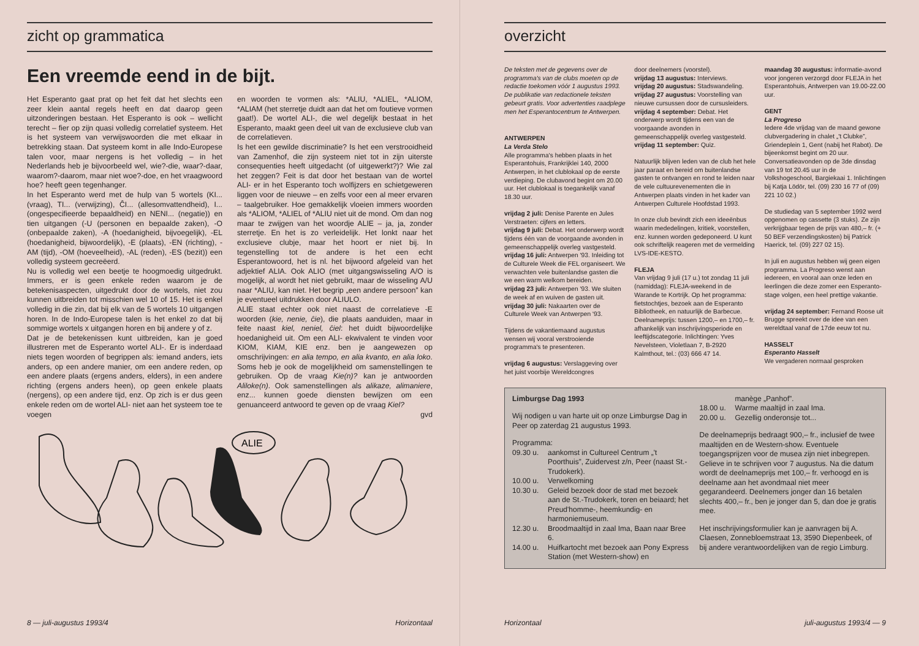zicht op grammatica
Een vreemde eend in de bijt.
Het Esperanto gaat prat op het feit dat het slechts een zeer klein aantal regels heeft en dat daarop geen uitzonderingen bestaan. Het Esperanto is ook – wellicht terecht – fier op zijn quasi volledig correlatief systeem. Het is het systeem van verwijswoorden die met elkaar in betrekking staan. Dat systeem komt in alle Indo-Europese talen voor, maar nergens is het volledig – in het Nederlands heb je bijvoorbeeld wel, wie?-die, waar?-daar, waarom?-daarom, maar niet woe?-doe, en het vraagwoord hoe? heeft geen tegenhanger.
In het Esperanto werd met de hulp van 5 wortels (KI... (vraag), TI... (verwijzing), ĈI... (allesomvattendheid), I... (ongespecifieerde bepaaldheid) en NENI... (negatie)) en tien uitgangen (-U (personen en bepaalde zaken), -O (onbepaalde zaken), -A (hoedanigheid, bijvoegelijk), -EL (hoedanigheid, bijwoordelijk), -E (plaats), -EN (richting), -AM (tijd), -OM (hoeveelheid), -AL (reden), -ES (bezit)) een volledig systeem gecreëerd.
Nu is volledig wel een beetje te hoogmoedig uitgedrukt. Immers, er is geen enkele reden waarom je de betekenisaspecten, uitgedrukt door de wortels, niet zou kunnen uitbreiden tot misschien wel 10 of 15. Het is enkel volledig in die zin, dat bij elk van de 5 wortels 10 uitgangen horen. In de Indo-Europese talen is het enkel zo dat bij sommige wortels x uitgangen horen en bij andere y of z.
Dat je de betekenissen kunt uitbreiden, kan je goed illustreren met de Esperanto wortel ALI-. Er is inderdaad niets tegen woorden of begrippen als: iemand anders, iets anders, op een andere manier, om een andere reden, op een andere plaats (ergens anders, elders), in een andere richting (ergens anders heen), op geen enkele plaats (nergens), op een andere tijd, enz. Op zich is er dus geen enkele reden om de wortel ALI- niet aan het systeem toe te voegen
en woorden te vormen als: *ALIU, *ALIEL, *ALIOM, *ALIAM (het sterretje duidt aan dat het om foutieve vormen gaat!). De wortel ALI-, die wel degelijk bestaat in het Esperanto, maakt geen deel uit van de exclusieve club van de correlatieven.
Is het een gewilde discriminatie? Is het een verstrooidheid van Zamenhof, die zijn systeem niet tot in zijn uiterste consequenties heeft uitgedacht (of uitgewerkt?)? Wie zal het zeggen? Feit is dat door het bestaan van de wortel ALI- er in het Esperanto toch wolfijzers en schietgeweren liggen voor de nieuwe – en zelfs voor een al meer ervaren – taalgebruiker. Hoe gemakkelijk vloeien immers woorden als *ALIOM, *ALIEL of *ALIU niet uit de mond. Om dan nog maar te zwijgen van het woordje ALIE – ja, ja, zonder sterretje. En het is zo verleidelijk. Het lonkt naar het exclusieve clubje, maar het hoort er niet bij. In tegenstelling tot de andere is het een echt Esperantowoord, het is nl. het bijwoord afgeleid van het adjektief ALIA. Ook ALIO (met uitgangswisseling A/O is mogelijk, al wordt het niet gebruikt, maar de wisseling A/U naar *ALIU, kan niet. Het begrip „een andere persoon” kan je eventueel uitdrukken door ALIULO.
ALIE staat echter ook niet naast de correlatieve -E woorden (kie, nenie, ĉie), die plaats aanduiden, maar in feite naast kiel, neniel, ĉiel: het duidt bijwoordelijke hoedanigheid uit. Om een ALI- ekwivalent te vinden voor KIOM, KIAM, KIE enz. ben je aangewezen op omschrijvingen: en alia tempo, en alia kvanto, en alia loko. Soms heb je ook de mogelijkheid om samenstellingen te gebruiken. Op de vraag Kie(n)? kan je antwoorden Aliloke(n). Ook samenstellingen als alikaze, alimaniere, enz... kunnen goede diensten bewijzen om een genuanceerd antwoord te geven op de vraag Kiel?
gvd
ALIE
8 — juli-augustus 1993/4 Horizontaal
overzicht
De teksten met de gegevens over de programma's van de clubs moeten op de redactie toekomen vóór 1 augustus 1993. De publikatie van redactionele teksten gebeurt gratis. Voor advertenties raadplege men het Esperantocentrum te Antwerpen.
ANTWERPEN
La Verda Stelo
Alle programma's hebben plaats in het Esperantohuis, Frankrijklei 140, 2000 Antwerpen, in het clublokaal op de eerste verdieping. De clubavond begint om 20.00 uur. Het clublokaal is toegankelijk vanaf 18.30 uur.
vrijdag 2 juli: Denise Parente en Jules Verstraeten: cijfers en letters.
vrijdag 9 juli: Debat. Het onderwerp wordt tijdens één van de voorgaande avonden in gemeenschappelijk overleg vastgesteld.
vrijdag 16 juli: Antwerpen '93. Inleiding tot de Culturele Week die FEL organiseert. We verwachten vele buitenlandse gasten die we een warm welkom bereiden.
vrijdag 23 juli: Antwerpen '93. We sluiten de week af en wuiven de gasten uit.
vrijdag 30 juli: Nakaarten over de Culturele Week van Antwerpen '93.
Tijdens de vakantiemaand augustus wensen wij vooral verstrooiende programma's te presenteren.
vrijdag 6 augustus: Verslaggeving over het juist voorbije Wereldcongres
door deelnemers (voorstel).
vrijdag 13 augustus: Interviews.
vrijdag 20 augustus: Stadswandeling.
vrijdag 27 augustus: Voorstelling van nieuwe cursussen door de cursusleiders.
vrijdag 4 september: Debat. Het onderwerp wordt tijdens een van de voorgaande avonden in gemeenschappelijk overleg vastgesteld.
vrijdag 11 september: Quiz.
Natuurlijk blijven leden van de club het hele jaar paraat en bereid om buitenlandse gasten te ontvangen en rond te leiden naar de vele cultuurevenementen die in Antwerpen plaats vinden in het kader van Antwerpen Culturele Hoofdstad 1993.
In onze club bevindt zich een ideeënbus waarin mededelingen, kritiek, voorstellen, enz. kunnen worden gedeponeerd. U kunt ook schriftelijk reageren met de vermelding LVS-IDE-KESTO.
FLEJA
Van vrijdag 9 juli (17 u.) tot zondag 11 juli (namiddag): FLEJA-weekend in de Warande te Kortrijk. Op het programma: fietstochtjes, bezoek aan de Esperanto Bibliotheek, en natuurlijk de Barbecue. Deelnameprijs: tussen 1200,– en 1700,– fr. afhankelijk van inschrijvingsperiode en leeftijdscategorie. Inlichtingen: Yves Nevelsteen, Violetlaan 7, B-2920 Kalmthout, tel.: (03) 666 47 14.
maandag 30 augustus: informatie-avond voor jongeren verzorgd door FLEJA in het Esperantohuis, Antwerpen van 19.00-22.00 uur.
GENT
La Progreso
Iedere 4de vrijdag van de maand gewone clubvergadering in chalet „'t Clubke”, Griendeplein 1, Gent (nabij het Rabot). De bijeenkomst begint om 20 uur. Conversatieavonden op de 3de dinsdag van 19 tot 20.45 uur in de Volkshogeschool, Bargiekaai 1. Inlichtingen bij Katja Lödör, tel. (09) 230 16 77 of (09) 221 10 02.)
De studiedag van 5 september 1992 werd opgenomen op cassette (3 stuks). Ze zijn verkrijgbaar tegen de prijs van 480,– fr. (+ 50 BEF verzendingskosten) bij Patrick Haerick, tel. (09) 227 02 15).
In juli en augustus hebben wij geen eigen programma. La Progreso wenst aan iedereen, en vooral aan onze leden en leerlingen die deze zomer een Esperanto-stage volgen, een heel prettige vakantie.
vrijdag 24 september: Fernand Roose uit Brugge spreekt over de idee van een wereldtaal vanaf de 17de eeuw tot nu.
HASSELT
Esperanto Hasselt
We vergaderen normaal gesproken
Limburgse Dag 1993
Wij nodigen u van harte uit op onze Limburgse Dag in Peer op zaterdag 21 augustus 1993.
Programma:
09.30 u. aankomst in Cultureel Centrum „'t Poorthuis”, Zuidervest z/n, Peer (naast St.-Trudokerk).
10.00 u. Verwelkoming
10.30 u. Geleid bezoek door de stad met bezoek aan de St.-Trudokerk, toren en beiaard; het Preud'homme-, heemkundig- en harmoniemuseum.
12.30 u. Broodmaaltijd in zaal Ima, Baan naar Bree 6.
14.00 u. Huifkartocht met bezoek aan Pony Express Station (met Western-show) en
manège „Panhof”.
18.00 u. Warme maaltijd in zaal Ima.
20.00 u. Gezellig onderonsje tot...
De deelnameprijs bedraagt 900,– fr., inclusief de twee maaltijden en de Western-show. Eventuele toegangsprijzen voor de musea zijn niet inbegrepen. Gelieve in te schrijven voor 7 augustus. Na die datum wordt de deelnameprijs met 100,– fr. verhoogd en is deelname aan het avondmaal niet meer gegarandeerd. Deelnemers jonger dan 16 betalen slechts 400,– fr., ben je jonger dan 5, dan doe je gratis mee.
Het inschrijvingsformulier kan je aanvragen bij A. Claesen, Zonnebloemstraat 13, 3590 Diepenbeek, of bij andere verantwoordelijken van de regio Limburg.
Horizontaal juli-augustus 1993/4 — 9